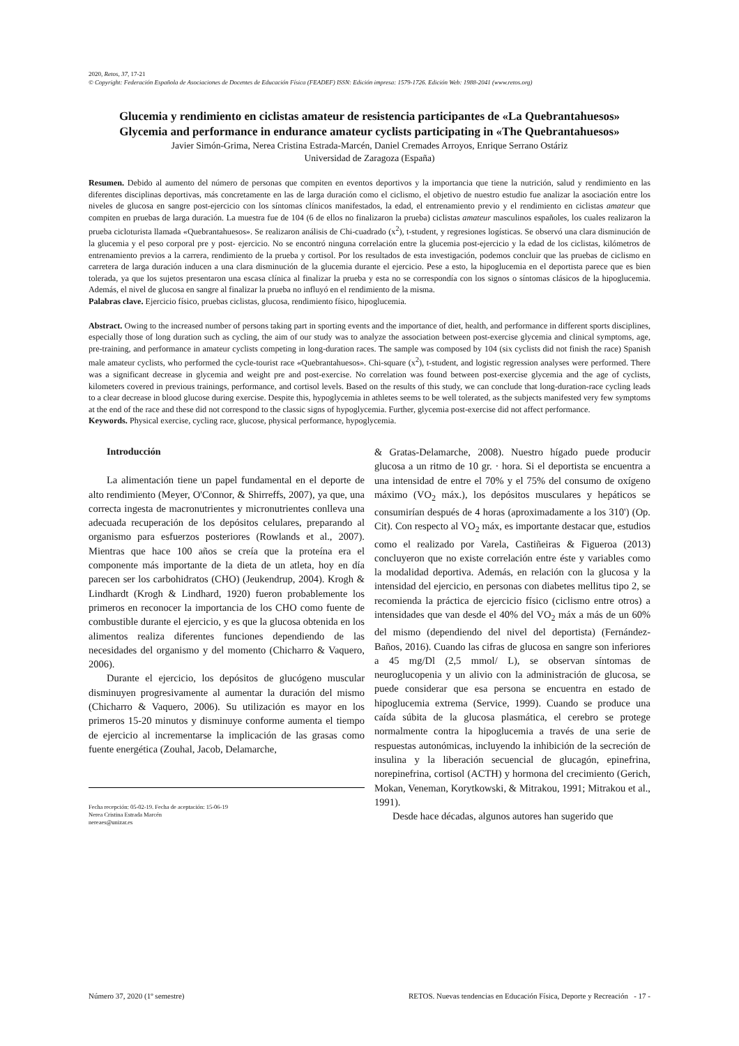2020, Retos, 37, 17-21
© Copyright: Federación Española de Asociaciones de Docentes de Educación Física (FEADEF) ISSN: Edición impresa: 1579-1726. Edición Web: 1988-2041 (www.retos.org)
Glucemia y rendimiento en ciclistas amateur de resistencia participantes de «La Quebrantahuesos»
Glycemia and performance in endurance amateur cyclists participating in «The Quebrantahuesos»
Javier Simón-Grima, Nerea Cristina Estrada-Marcén, Daniel Cremades Arroyos, Enrique Serrano Ostáriz
Universidad de Zaragoza (España)
Resumen. Debido al aumento del número de personas que compiten en eventos deportivos y la importancia que tiene la nutrición, salud y rendimiento en las diferentes disciplinas deportivas, más concretamente en las de larga duración como el ciclismo, el objetivo de nuestro estudio fue analizar la asociación entre los niveles de glucosa en sangre post-ejercicio con los síntomas clínicos manifestados, la edad, el entrenamiento previo y el rendimiento en ciclistas amateur que compiten en pruebas de larga duración. La muestra fue de 104 (6 de ellos no finalizaron la prueba) ciclistas amateur masculinos españoles, los cuales realizaron la prueba cicloturista llamada «Quebrantahuesos». Se realizaron análisis de Chi-cuadrado (x<sup>2</sup>), t-student, y regresiones logísticas. Se observó una clara disminución de la glucemia y el peso corporal pre y post- ejercicio. No se encontró ninguna correlación entre la glucemia post-ejercicio y la edad de los ciclistas, kilómetros de entrenamiento previos a la carrera, rendimiento de la prueba y cortisol. Por los resultados de esta investigación, podemos concluir que las pruebas de ciclismo en carretera de larga duración inducen a una clara disminución de la glucemia durante el ejercicio. Pese a esto, la hipoglucemia en el deportista parece que es bien tolerada, ya que los sujetos presentaron una escasa clínica al finalizar la prueba y esta no se correspondía con los signos o síntomas clásicos de la hipoglucemia. Además, el nivel de glucosa en sangre al finalizar la prueba no influyó en el rendimiento de la misma.
Palabras clave. Ejercicio físico, pruebas ciclistas, glucosa, rendimiento físico, hipoglucemia.
Abstract. Owing to the increased number of persons taking part in sporting events and the importance of diet, health, and performance in different sports disciplines, especially those of long duration such as cycling, the aim of our study was to analyze the association between post-exercise glycemia and clinical symptoms, age, pre-training, and performance in amateur cyclists competing in long-duration races. The sample was composed by 104 (six cyclists did not finish the race) Spanish male amateur cyclists, who performed the cycle-tourist race «Quebrantahuesos». Chi-square (x<sup>2</sup>), t-student, and logistic regression analyses were performed. There was a significant decrease in glycemia and weight pre and post-exercise. No correlation was found between post-exercise glycemia and the age of cyclists, kilometers covered in previous trainings, performance, and cortisol levels. Based on the results of this study, we can conclude that long-duration-race cycling leads to a clear decrease in blood glucose during exercise. Despite this, hypoglycemia in athletes seems to be well tolerated, as the subjects manifested very few symptoms at the end of the race and these did not correspond to the classic signs of hypoglycemia. Further, glycemia post-exercise did not affect performance.
Keywords. Physical exercise, cycling race, glucose, physical performance, hypoglycemia.
Introducción
La alimentación tiene un papel fundamental en el deporte de alto rendimiento (Meyer, O'Connor, & Shirreffs, 2007), ya que, una correcta ingesta de macronutrientes y micronutrientes conlleva una adecuada recuperación de los depósitos celulares, preparando al organismo para esfuerzos posteriores (Rowlands et al., 2007). Mientras que hace 100 años se creía que la proteína era el componente más importante de la dieta de un atleta, hoy en día parecen ser los carbohidratos (CHO) (Jeukendrup, 2004). Krogh & Lindhardt (Krogh & Lindhard, 1920) fueron probablemente los primeros en reconocer la importancia de los CHO como fuente de combustible durante el ejercicio, y es que la glucosa obtenida en los alimentos realiza diferentes funciones dependiendo de las necesidades del organismo y del momento (Chicharro & Vaquero, 2006).
Durante el ejercicio, los depósitos de glucógeno muscular disminuyen progresivamente al aumentar la duración del mismo (Chicharro & Vaquero, 2006). Su utilización es mayor en los primeros 15-20 minutos y disminuye conforme aumenta el tiempo de ejercicio al incrementarse la implicación de las grasas como fuente energética (Zouhal, Jacob, Delamarche,
Fecha recepción: 05-02-19. Fecha de aceptación: 15-06-19
Nerea Cristina Estrada Marcén
nereaes@unizar.es
& Gratas-Delamarche, 2008). Nuestro hígado puede producir glucosa a un ritmo de 10 gr. · hora. Si el deportista se encuentra a una intensidad de entre el 70% y el 75% del consumo de oxígeno máximo (VO<sub>2</sub> máx.), los depósitos musculares y hepáticos se consumirían después de 4 horas (aproximadamente a los 310') (Op. Cit). Con respecto al VO<sub>2</sub> máx, es importante destacar que, estudios como el realizado por Varela, Castiñeiras & Figueroa (2013) concluyeron que no existe correlación entre éste y variables como la modalidad deportiva. Además, en relación con la glucosa y la intensidad del ejercicio, en personas con diabetes mellitus tipo 2, se recomienda la práctica de ejercicio físico (ciclismo entre otros) a intensidades que van desde el 40% del VO<sub>2</sub> máx a más de un 60% del mismo (dependiendo del nivel del deportista) (Fernández-Baños, 2016). Cuando las cifras de glucosa en sangre son inferiores a 45 mg/Dl (2,5 mmol/ L), se observan síntomas de neuroglucopenia y un alivio con la administración de glucosa, se puede considerar que esa persona se encuentra en estado de hipoglucemia extrema (Service, 1999). Cuando se produce una caída súbita de la glucosa plasmática, el cerebro se protege normalmente contra la hipoglucemia a través de una serie de respuestas autonómicas, incluyendo la inhibición de la secreción de insulina y la liberación secuencial de glucagón, epinefrina, norepinefrina, cortisol (ACTH) y hormona del crecimiento (Gerich, Mokan, Veneman, Korytkowski, & Mitrakou, 1991; Mitrakou et al., 1991).
Desde hace décadas, algunos autores han sugerido que
Número 37, 2020 (1º semestre) RETOS. Nuevas tendencias en Educación Física, Deporte y Recreación - 17 -